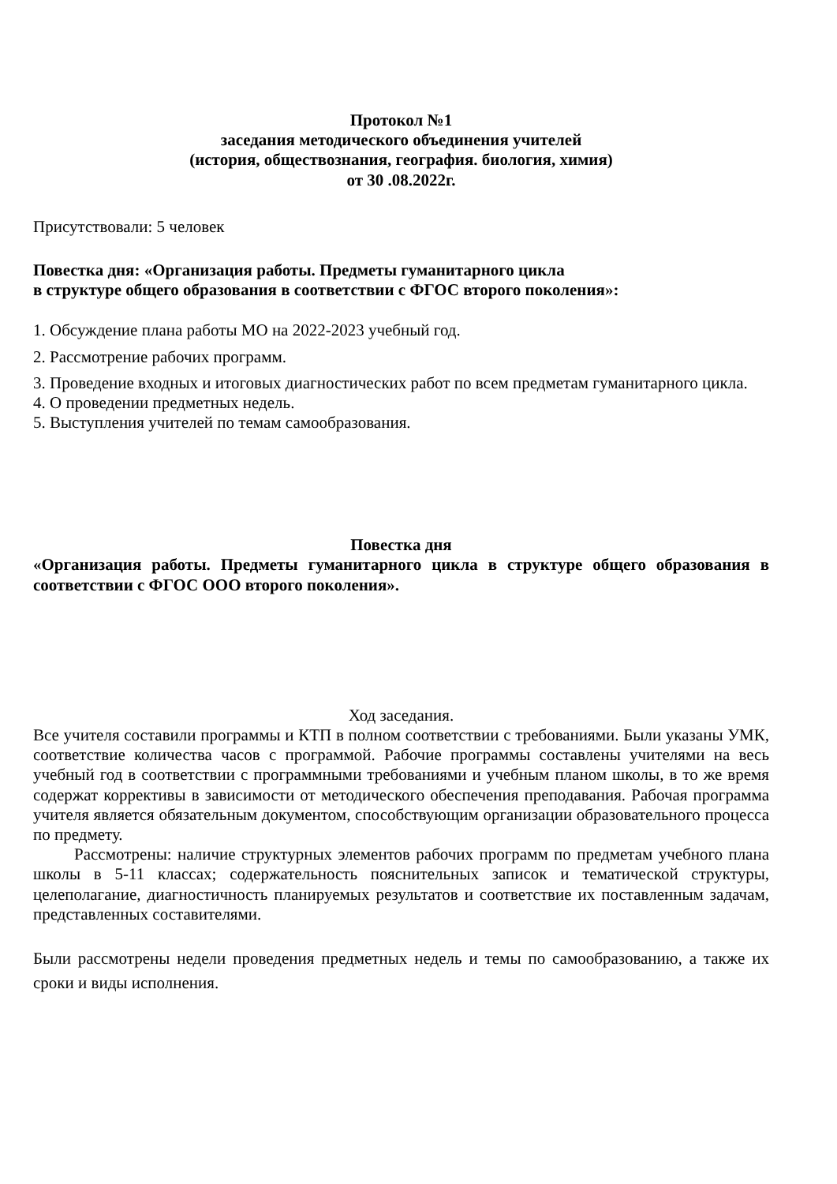Протокол №1
заседания методического объединения учителей
(история, обществознания, география. биология, химия)
от 30 .08.2022г.
Присутствовали: 5 человек
Повестка дня: «Организация работы. Предметы гуманитарного цикла
в структуре общего образования в соответствии с ФГОС второго поколения»:
1. Обсуждение плана работы МО на 2022-2023 учебный год.
2. Рассмотрение рабочих программ.
3. Проведение входных и итоговых диагностических работ по всем предметам гуманитарного цикла.
4. О проведении предметных недель.
5. Выступления учителей по темам самообразования.
Повестка дня
«Организация работы. Предметы гуманитарного цикла в структуре общего образования в соответствии с ФГОС ООО второго поколения».
Ход заседания.
Все учителя составили программы и КТП в полном соответствии с требованиями. Были указаны УМК, соответствие количества часов с программой. Рабочие программы составлены учителями на весь учебный год в соответствии с программными требованиями и учебным планом школы, в то же время содержат коррективы в зависимости от методического обеспечения преподавания. Рабочая программа учителя является обязательным документом, способствующим организации образовательного процесса по предмету.
Рассмотрены: наличие структурных элементов рабочих программ по предметам учебного плана школы в 5-11 классах; содержательность пояснительных записок и тематической структуры, целеполагание, диагностичность планируемых результатов и соответствие их поставленным задачам, представленных составителями.
Были рассмотрены недели проведения предметных недель и темы по самообразованию, а также их сроки и виды исполнения.